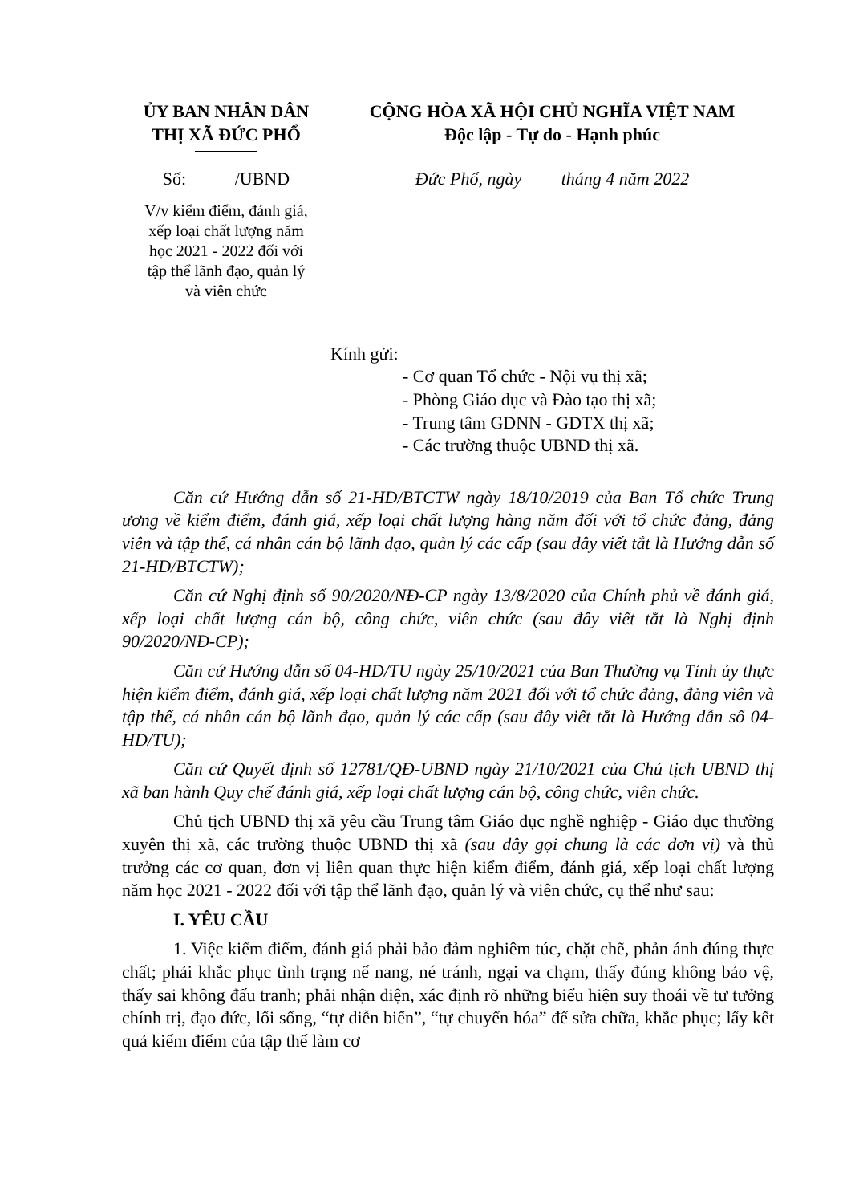ỦY BAN NHÂN DÂN
THỊ XÃ ĐỨC PHỔ
CỘNG HÒA XÃ HỘI CHỦ NGHĨA VIỆT NAM
Độc lập - Tự do - Hạnh phúc
Số: /UBND Đức Phổ, ngày tháng 4 năm 2022
V/v kiểm điểm, đánh giá,
xếp loại chất lượng năm
học 2021 - 2022 đối với
tập thể lãnh đạo, quản lý
và viên chức
Kính gửi:
- Cơ quan Tổ chức - Nội vụ thị xã;
- Phòng Giáo dục và Đào tạo thị xã;
- Trung tâm GDNN - GDTX thị xã;
- Các trường thuộc UBND thị xã.
Căn cứ Hướng dẫn số 21-HD/BTCTW ngày 18/10/2019 của Ban Tổ chức Trung ương về kiểm điểm, đánh giá, xếp loại chất lượng hàng năm đối với tổ chức đảng, đảng viên và tập thể, cá nhân cán bộ lãnh đạo, quản lý các cấp (sau đây viết tắt là Hướng dẫn số 21-HD/BTCTW);
Căn cứ Nghị định số 90/2020/NĐ-CP ngày 13/8/2020 của Chính phủ về đánh giá, xếp loại chất lượng cán bộ, công chức, viên chức (sau đây viết tắt là Nghị định 90/2020/NĐ-CP);
Căn cứ Hướng dẫn số 04-HD/TU ngày 25/10/2021 của Ban Thường vụ Tỉnh ủy thực hiện kiểm điểm, đánh giá, xếp loại chất lượng năm 2021 đối với tổ chức đảng, đảng viên và tập thể, cá nhân cán bộ lãnh đạo, quản lý các cấp (sau đây viết tắt là Hướng dẫn số 04-HD/TU);
Căn cứ Quyết định số 12781/QĐ-UBND ngày 21/10/2021 của Chủ tịch UBND thị xã ban hành Quy chế đánh giá, xếp loại chất lượng cán bộ, công chức, viên chức.
Chủ tịch UBND thị xã yêu cầu Trung tâm Giáo dục nghề nghiệp - Giáo dục thường xuyên thị xã, các trường thuộc UBND thị xã (sau đây gọi chung là các đơn vị) và thủ trưởng các cơ quan, đơn vị liên quan thực hiện kiểm điểm, đánh giá, xếp loại chất lượng năm học 2021 - 2022 đối với tập thể lãnh đạo, quản lý và viên chức, cụ thể như sau:
I. YÊU CẦU
1. Việc kiểm điểm, đánh giá phải bảo đảm nghiêm túc, chặt chẽ, phản ánh đúng thực chất; phải khắc phục tình trạng nể nang, né tránh, ngại va chạm, thấy đúng không bảo vệ, thấy sai không đấu tranh; phải nhận diện, xác định rõ những biểu hiện suy thoái về tư tưởng chính trị, đạo đức, lối sống, “tự diễn biến”, “tự chuyển hóa” để sửa chữa, khắc phục; lấy kết quả kiểm điểm của tập thể làm cơ